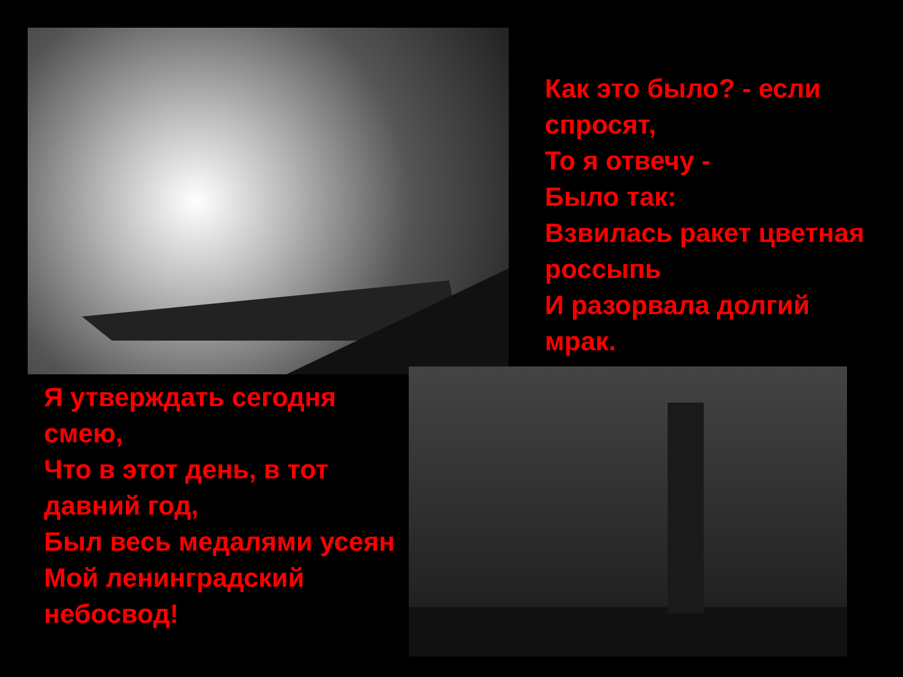Как это было? - если спросят,
То я отвечу -
Было так:
Взвилась ракет цветная россыпь
И разорвала долгий мрак.
Я утверждать сегодня смею,
Что в этот день, в тот давний год,
Был весь медалями усеян
Мой ленинградский небосвод!